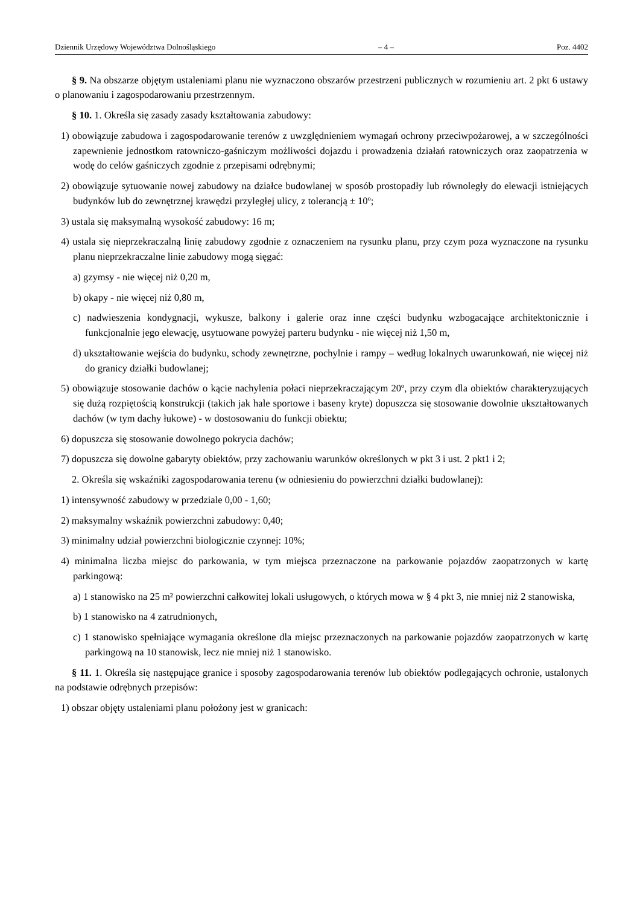Dziennik Urzędowy Województwa Dolnośląskiego – 4 – Poz. 4402
§ 9. Na obszarze objętym ustaleniami planu nie wyznaczono obszarów przestrzeni publicznych w rozumieniu art. 2 pkt 6 ustawy o planowaniu i zagospodarowaniu przestrzennym.
§ 10. 1. Określa się zasady zasady kształtowania zabudowy:
1) obowiązuje zabudowa i zagospodarowanie terenów z uwzględnieniem wymagań ochrony przeciwpożarowej, a w szczególności zapewnienie jednostkom ratowniczo-gaśniczym możliwości dojazdu i prowadzenia działań ratowniczych oraz zaopatrzenia w wodę do celów gaśniczych zgodnie z przepisami odrębnymi;
2) obowiązuje sytuowanie nowej zabudowy na działce budowlanej w sposób prostopadły lub równoległy do elewacji istniejących budynków lub do zewnętrznej krawędzi przyległej ulicy, z tolerancją ± 10º;
3) ustala się maksymalną wysokość zabudowy: 16 m;
4) ustala się nieprzekraczalną linię zabudowy zgodnie z oznaczeniem na rysunku planu, przy czym poza wyznaczone na rysunku planu nieprzekraczalne linie zabudowy mogą sięgać:
a) gzymsy - nie więcej niż 0,20 m,
b) okapy - nie więcej niż 0,80 m,
c) nadwieszenia kondygnacji, wykusze, balkony i galerie oraz inne części budynku wzbogacające architektonicznie i funkcjonalnie jego elewację, usytuowane powyżej parteru budynku - nie więcej niż 1,50 m,
d) ukształtowanie wejścia do budynku, schody zewnętrzne, pochylnie i rampy – według lokalnych uwarunkowań, nie więcej niż do granicy działki budowlanej;
5) obowiązuje stosowanie dachów o kącie nachylenia połaci nieprzekraczającym 20º, przy czym dla obiektów charakteryzujących się dużą rozpiętością konstrukcji (takich jak hale sportowe i baseny kryte) dopuszcza się stosowanie dowolnie ukształtowanych dachów (w tym dachy łukowe) - w dostosowaniu do funkcji obiektu;
6) dopuszcza się stosowanie dowolnego pokrycia dachów;
7) dopuszcza się dowolne gabaryty obiektów, przy zachowaniu warunków określonych w pkt 3 i ust. 2 pkt1 i 2;
2. Określa się wskaźniki zagospodarowania terenu (w odniesieniu do powierzchni działki budowlanej):
1) intensywność zabudowy w przedziale 0,00 - 1,60;
2) maksymalny wskaźnik powierzchni zabudowy: 0,40;
3) minimalny udział powierzchni biologicznie czynnej: 10%;
4) minimalna liczba miejsc do parkowania, w tym miejsca przeznaczone na parkowanie pojazdów zaopatrzonych w kartę parkingową:
a) 1 stanowisko na 25 m² powierzchni całkowitej lokali usługowych, o których mowa w § 4 pkt 3, nie mniej niż 2 stanowiska,
b) 1 stanowisko na 4 zatrudnionych,
c) 1 stanowisko spełniające wymagania określone dla miejsc przeznaczonych na parkowanie pojazdów zaopatrzonych w kartę parkingową na 10 stanowisk, lecz nie mniej niż 1 stanowisko.
§ 11. 1. Określa się następujące granice i sposoby zagospodarowania terenów lub obiektów podlegających ochronie, ustalonych na podstawie odrębnych przepisów:
1) obszar objęty ustaleniami planu położony jest w granicach: